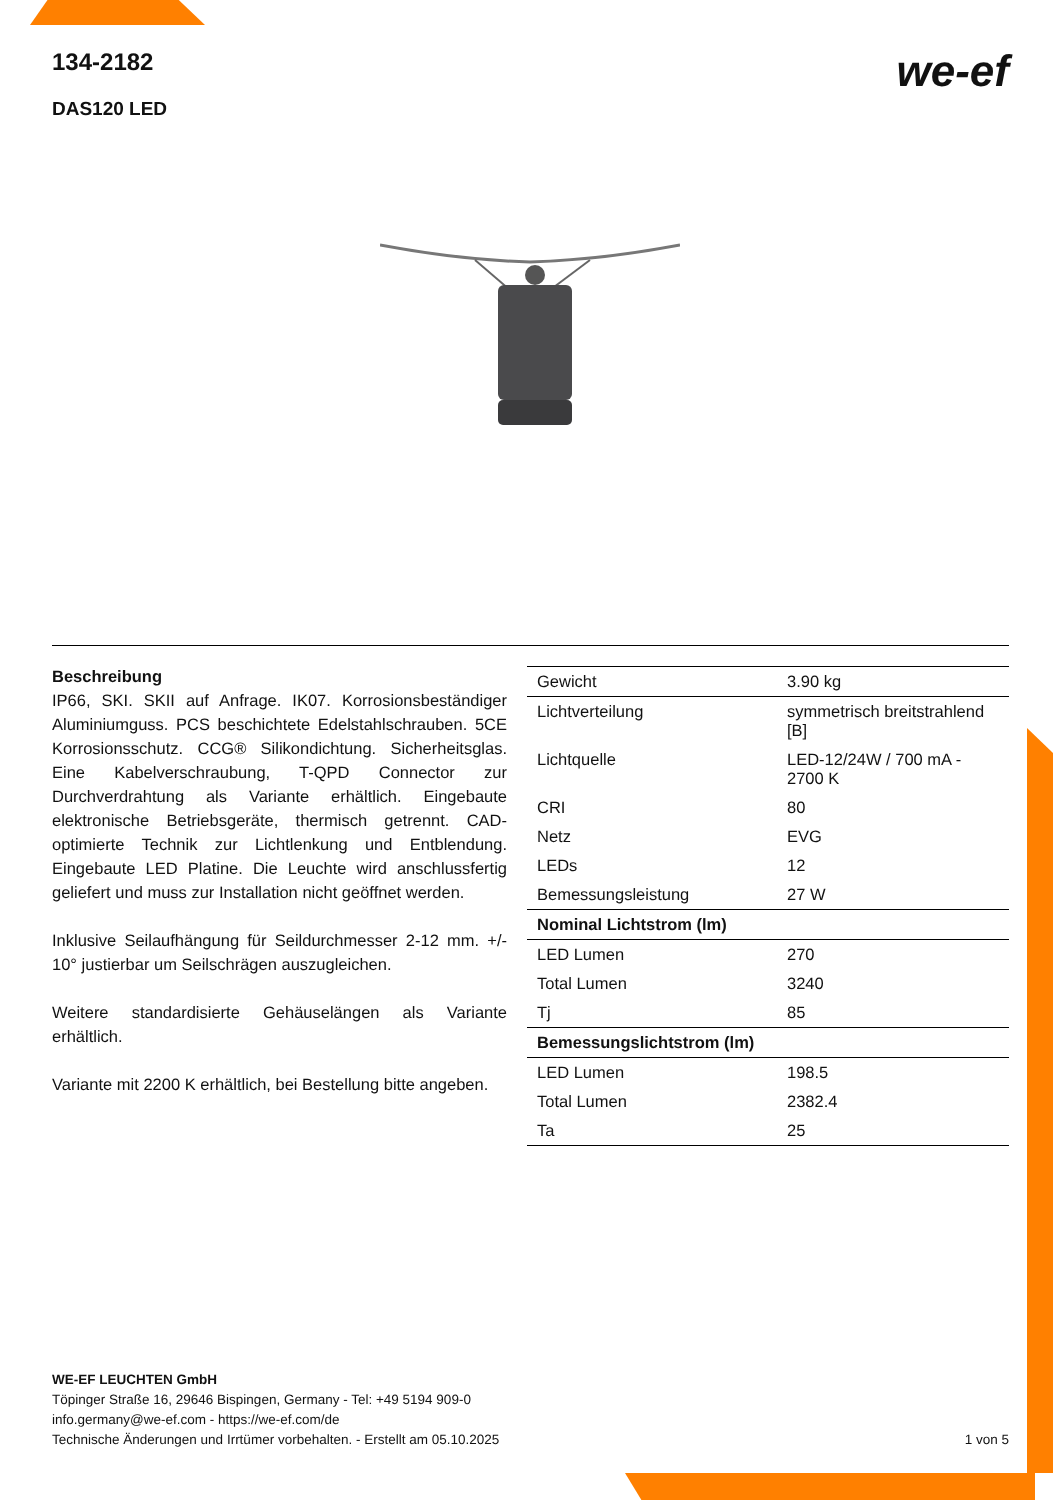134-2182
DAS120 LED
we-ef
Beschreibung
IP66, SKI. SKII auf Anfrage. IK07. Korrosionsbeständiger Aluminiumguss. PCS beschichtete Edelstahlschrauben. 5CE Korrosionsschutz. CCG® Silikondichtung. Sicherheitsglas. Eine Kabelverschraubung, T-QPD Connector zur Durchverdrahtung als Variante erhältlich. Eingebaute elektronische Betriebsgeräte, thermisch getrennt. CAD-optimierte Technik zur Lichtlenkung und Entblendung. Eingebaute LED Platine. Die Leuchte wird anschlussfertig geliefert und muss zur Installation nicht geöffnet werden.
Inklusive Seilaufhängung für Seildurchmesser 2-12 mm. +/- 10° justierbar um Seilschrägen auszugleichen.
Weitere standardisierte Gehäuselängen als Variante erhältlich.
Variante mit 2200 K erhältlich, bei Bestellung bitte angeben.
| Gewicht | 3.90 kg |
| Lichtverteilung | symmetrisch breitstrahlend [B] |
| Lichtquelle | LED-12/24W / 700 mA - 2700 K |
| CRI | 80 |
| Netz | EVG |
| LEDs | 12 |
| Bemessungsleistung | 27 W |
| Nominal Lichtstrom (lm) | |
| LED Lumen | 270 |
| Total Lumen | 3240 |
| Tj | 85 |
| Bemessungslichtstrom (lm) | |
| LED Lumen | 198.5 |
| Total Lumen | 2382.4 |
| Ta | 25 |
WE-EF LEUCHTEN GmbH
Töpinger Straße 16, 29646 Bispingen, Germany - Tel: +49 5194 909-0
info.germany@we-ef.com - https://we-ef.com/de
Technische Änderungen und Irrtümer vorbehalten. - Erstellt am 05.10.2025 1 von 5